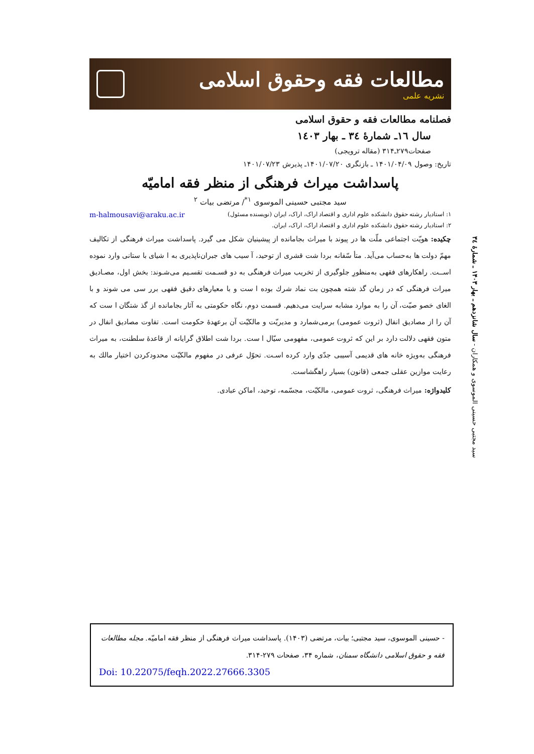مطالعات فقه وحقوق اسلامی
نشریه علمی
فصلنامه مطالعات فقه و حقوق اسلامی
سال ١٦ـ شمارۀ ٣٤ ـ بهار ١٤٠٣
صفحات۲۷۹ـ۳۱۴ (مقاله ترویجی)
تاریخ: وصول ۱۴۰۱/۰۴/۰۹ ـ بازنگری ۱۴۰۱/۰۷/۲۰ـ پذیرش ۱۴۰۱/۰۷/۲۳
پاسداشت میراث فرهنگی از منظر فقه امامیّه
سید مجتبی حسینی الموسوی <sup>۱*</sup>/ مرتضی بیات <sup>۲</sup>
۱: استادیار رشته حقوق دانشکده علوم اداری و اقتصاد اراک، اراک، ایران (نویسنده مسئول) m-halmousavi@araku.ac.ir
۲: استادیار رشته حقوق دانشکده علوم اداری و اقتصاد اراک، اراک، ایران.
چکیده: هویّت اجتماعی ملّت ها در پیوند با میراث بجامانده از پیشینیان شکل می گیرد. پاسداشت میراث فرهنگی از تکالیف مهمّ دولت ها به‌حساب می‌آید. متأ سّفانه بردا شت قشری از توحید، آ سیب های جبران‌ناپذیری به ا شیای با ستانی وارد نموده اســت. راهکارهای فقهی به‌منظورِ جلوگیری از تخریب میراث فرهنگی به دو قسـمت تقسـیم می‌شـوند: بخش اول، مصـادیق میراث فرهنگی که در زمان گذ شته همچون بت نماد شرك بوده ا ست و با معیارهای دقیق فقهی برر سی می شوند و با الغای خصو صیّت، آن را به موارد مشابه سرایت می‌دهیم. قسمت دوم، نگاه حکومتی به آثار بجامانده از گذ شتگان ا ست که آن را از مصادیق انفال (ثروت عمومی) برمی‌شمارد و مدیریّت و مالکیّت آن برعهدۀ حکومت است. تفاوت مصادیق انفال در متون فقهی دلالت دارد بر این که ثروت عمومی، مفهومی سیّال ا ست. بردا شت اطلاق گرایانه از قاعدۀ سلطنت، به میراث فرهنگی به‌ویژه خانه های قدیمی آسیبی جدّی وارد کرده اسـت. تحوّل عرفی در مفهوم مالکیّت محدودکردن اختیار مالك به رعایت موازین عقلی جمعی (قانون) بسیار راهگشاست.
کلیدواژه: میراث فرهنگی، ثروت عمومی، مالکیّت، مجسّمه، توحید، اماکن عبادی.
سید مجتبی حسینی الموسوی و همکاران - سال شانزدهم ـ بهار ۱۴۰۳ ـ شمارۀ ٣٤
- حسینی الموسوی، سید مجتبی؛ بیات، مرتضی (۱۴۰۳). پاسداشت میراث فرهنگی از منظر فقه امامیّه. مجله مطالعات فقه و حقوق اسلامی دانشگاه سمنان، شماره ۳۴، صفحات ۲۷۹-۳۱۴.
Doi: 10.22075/feqh.2022.27666.3305